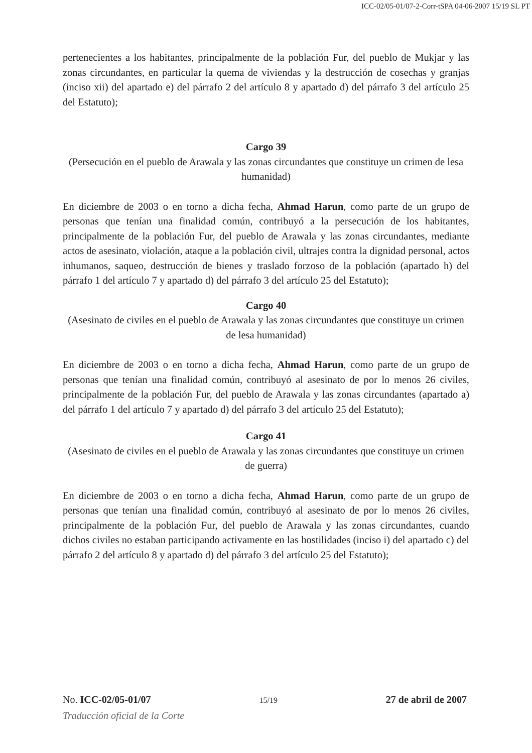ICC-02/05-01/07-2-Corr-tSPA 04-06-2007 15/19 SL PT
pertenecientes a los habitantes, principalmente de la población Fur, del pueblo de Mukjar y las zonas circundantes, en particular la quema de viviendas y la destrucción de cosechas y granjas (inciso xii) del apartado e) del párrafo 2 del artículo 8 y apartado d) del párrafo 3 del artículo 25 del Estatuto);
Cargo 39
(Persecución en el pueblo de Arawala y las zonas circundantes que constituye un crimen de lesa humanidad)
En diciembre de 2003 o en torno a dicha fecha, Ahmad Harun, como parte de un grupo de personas que tenían una finalidad común, contribuyó a la persecución de los habitantes, principalmente de la población Fur, del pueblo de Arawala y las zonas circundantes, mediante actos de asesinato, violación, ataque a la población civil, ultrajes contra la dignidad personal, actos inhumanos, saqueo, destrucción de bienes y traslado forzoso de la población (apartado h) del párrafo 1 del artículo 7 y apartado d) del párrafo 3 del artículo 25 del Estatuto);
Cargo 40
(Asesinato de civiles en el pueblo de Arawala y las zonas circundantes que constituye un crimen de lesa humanidad)
En diciembre de 2003 o en torno a dicha fecha, Ahmad Harun, como parte de un grupo de personas que tenían una finalidad común, contribuyó al asesinato de por lo menos 26 civiles, principalmente de la población Fur, del pueblo de Arawala y las zonas circundantes (apartado a) del párrafo 1 del artículo 7 y apartado d) del párrafo 3 del artículo 25 del Estatuto);
Cargo 41
(Asesinato de civiles en el pueblo de Arawala y las zonas circundantes que constituye un crimen de guerra)
En diciembre de 2003 o en torno a dicha fecha, Ahmad Harun, como parte de un grupo de personas que tenían una finalidad común, contribuyó al asesinato de por lo menos 26 civiles, principalmente de la población Fur, del pueblo de Arawala y las zonas circundantes, cuando dichos civiles no estaban participando activamente en las hostilidades (inciso i) del apartado c) del párrafo 2 del artículo 8 y apartado d) del párrafo 3 del artículo 25 del Estatuto);
No. ICC-02/05-01/07 15/19 27 de abril de 2007
Traducción oficial de la Corte